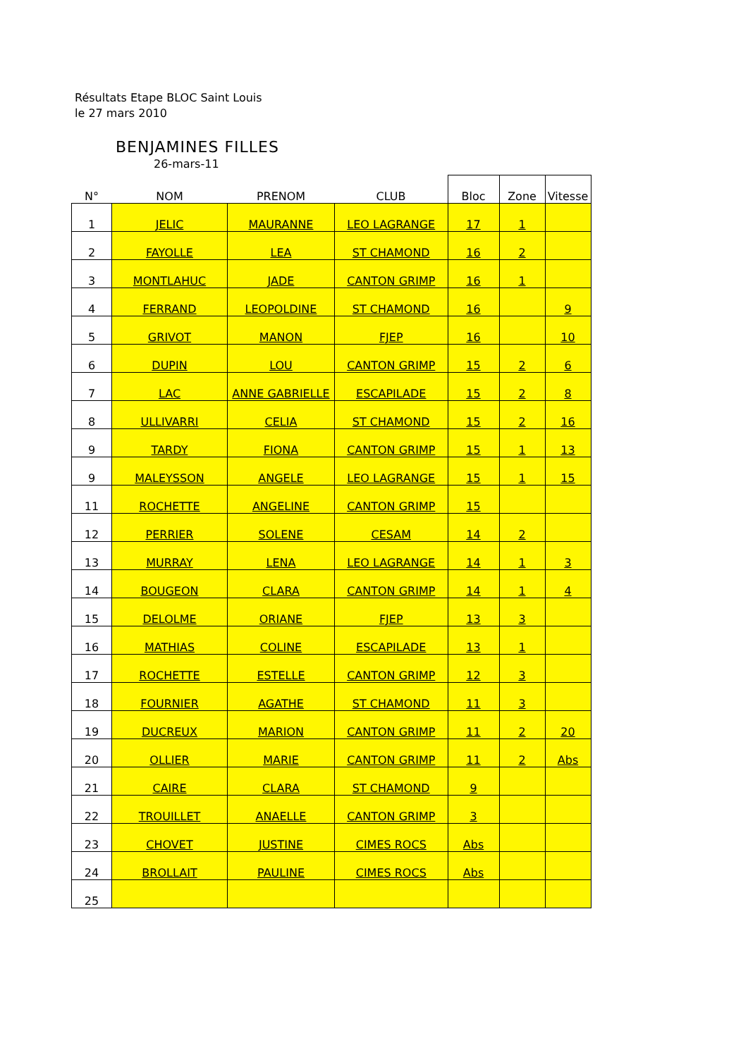Résultats Etape BLOC Saint Louis
le 27 mars 2010
BENJAMINES FILLES
26-mars-11
| N° | NOM | PRENOM | CLUB | Bloc | Zone | Vitesse |
| --- | --- | --- | --- | --- | --- | --- |
| 1 | JELIC | MAURANNE | LEO LAGRANGE | 17 | 1 | |
| 2 | FAYOLLE | LEA | ST CHAMOND | 16 | 2 | |
| 3 | MONTLAHUC | JADE | CANTON GRIMP | 16 | 1 | |
| 4 | FERRAND | LEOPOLDINE | ST CHAMOND | 16 | | 9 |
| 5 | GRIVOT | MANON | FJEP | 16 | | 10 |
| 6 | DUPIN | LOU | CANTON GRIMP | 15 | 2 | 6 |
| 7 | LAC | ANNE GABRIELLE | ESCAPILADE | 15 | 2 | 8 |
| 8 | ULLIVARRI | CELIA | ST CHAMOND | 15 | 2 | 16 |
| 9 | TARDY | FIONA | CANTON GRIMP | 15 | 1 | 13 |
| 9 | MALEYSSON | ANGELE | LEO LAGRANGE | 15 | 1 | 15 |
| 11 | ROCHETTE | ANGELINE | CANTON GRIMP | 15 | | |
| 12 | PERRIER | SOLENE | CESAM | 14 | 2 | |
| 13 | MURRAY | LENA | LEO LAGRANGE | 14 | 1 | 3 |
| 14 | BOUGEON | CLARA | CANTON GRIMP | 14 | 1 | 4 |
| 15 | DELOLME | ORIANE | FJEP | 13 | 3 | |
| 16 | MATHIAS | COLINE | ESCAPILADE | 13 | 1 | |
| 17 | ROCHETTE | ESTELLE | CANTON GRIMP | 12 | 3 | |
| 18 | FOURNIER | AGATHE | ST CHAMOND | 11 | 3 | |
| 19 | DUCREUX | MARION | CANTON GRIMP | 11 | 2 | 20 |
| 20 | OLLIER | MARIE | CANTON GRIMP | 11 | 2 | Abs |
| 21 | CAIRE | CLARA | ST CHAMOND | 9 | | |
| 22 | TROUILLET | ANAELLE | CANTON GRIMP | 3 | | |
| 23 | CHOVET | JUSTINE | CIMES ROCS | Abs | | |
| 24 | BROLLAIT | PAULINE | CIMES ROCS | Abs | | |
| 25 | | | | | | |